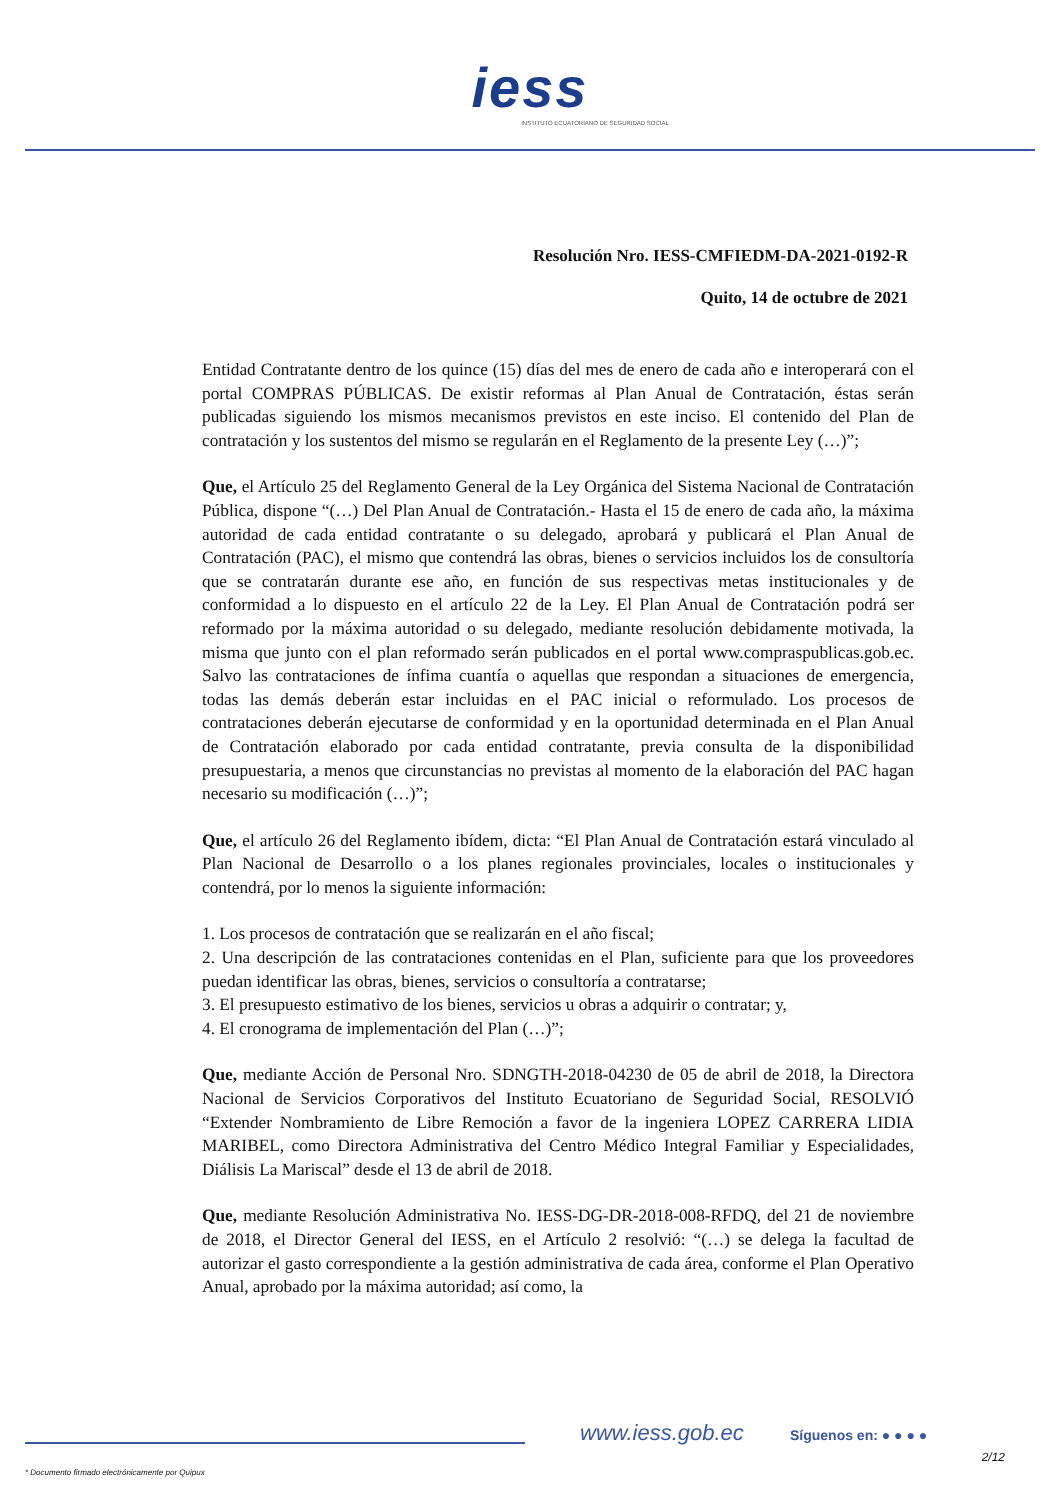iess
INSTITUTO ECUATORIANO DE SEGURIDAD SOCIAL
Resolución Nro. IESS-CMFIEDM-DA-2021-0192-R
Quito, 14 de octubre de 2021
Entidad Contratante dentro de los quince (15) días del mes de enero de cada año e interoperará con el portal COMPRAS PÚBLICAS. De existir reformas al Plan Anual de Contratación, éstas serán publicadas siguiendo los mismos mecanismos previstos en este inciso. El contenido del Plan de contratación y los sustentos del mismo se regularán en el Reglamento de la presente Ley (…)”;
Que, el Artículo 25 del Reglamento General de la Ley Orgánica del Sistema Nacional de Contratación Pública, dispone “(…) Del Plan Anual de Contratación.- Hasta el 15 de enero de cada año, la máxima autoridad de cada entidad contratante o su delegado, aprobará y publicará el Plan Anual de Contratación (PAC), el mismo que contendrá las obras, bienes o servicios incluidos los de consultoría que se contratarán durante ese año, en función de sus respectivas metas institucionales y de conformidad a lo dispuesto en el artículo 22 de la Ley. El Plan Anual de Contratación podrá ser reformado por la máxima autoridad o su delegado, mediante resolución debidamente motivada, la misma que junto con el plan reformado serán publicados en el portal www.compraspublicas.gob.ec. Salvo las contrataciones de ínfima cuantía o aquellas que respondan a situaciones de emergencia, todas las demás deberán estar incluidas en el PAC inicial o reformulado. Los procesos de contrataciones deberán ejecutarse de conformidad y en la oportunidad determinada en el Plan Anual de Contratación elaborado por cada entidad contratante, previa consulta de la disponibilidad presupuestaria, a menos que circunstancias no previstas al momento de la elaboración del PAC hagan necesario su modificación (…)”;
Que, el artículo 26 del Reglamento ibídem, dicta: “El Plan Anual de Contratación estará vinculado al Plan Nacional de Desarrollo o a los planes regionales provinciales, locales o institucionales y contendrá, por lo menos la siguiente información:
1. Los procesos de contratación que se realizarán en el año fiscal;
2. Una descripción de las contrataciones contenidas en el Plan, suficiente para que los proveedores puedan identificar las obras, bienes, servicios o consultoría a contratarse;
3. El presupuesto estimativo de los bienes, servicios u obras a adquirir o contratar; y,
4. El cronograma de implementación del Plan (…)”;
Que, mediante Acción de Personal Nro. SDNGTH-2018-04230 de 05 de abril de 2018, la Directora Nacional de Servicios Corporativos del Instituto Ecuatoriano de Seguridad Social, RESOLVIÓ “Extender Nombramiento de Libre Remoción a favor de la ingeniera LOPEZ CARRERA LIDIA MARIBEL, como Directora Administrativa del Centro Médico Integral Familiar y Especialidades, Diálisis La Mariscal” desde el 13 de abril de 2018.
Que, mediante Resolución Administrativa No. IESS-DG-DR-2018-008-RFDQ, del 21 de noviembre de 2018, el Director General del IESS, en el Artículo 2 resolvió: “(…) se delega la facultad de autorizar el gasto correspondiente a la gestión administrativa de cada área, conforme el Plan Operativo Anual, aprobado por la máxima autoridad; así como, la
www.iess.gob.ec Síguenos en: ● ● ● ●
2/12
* Documento firmado electrónicamente por Quipux